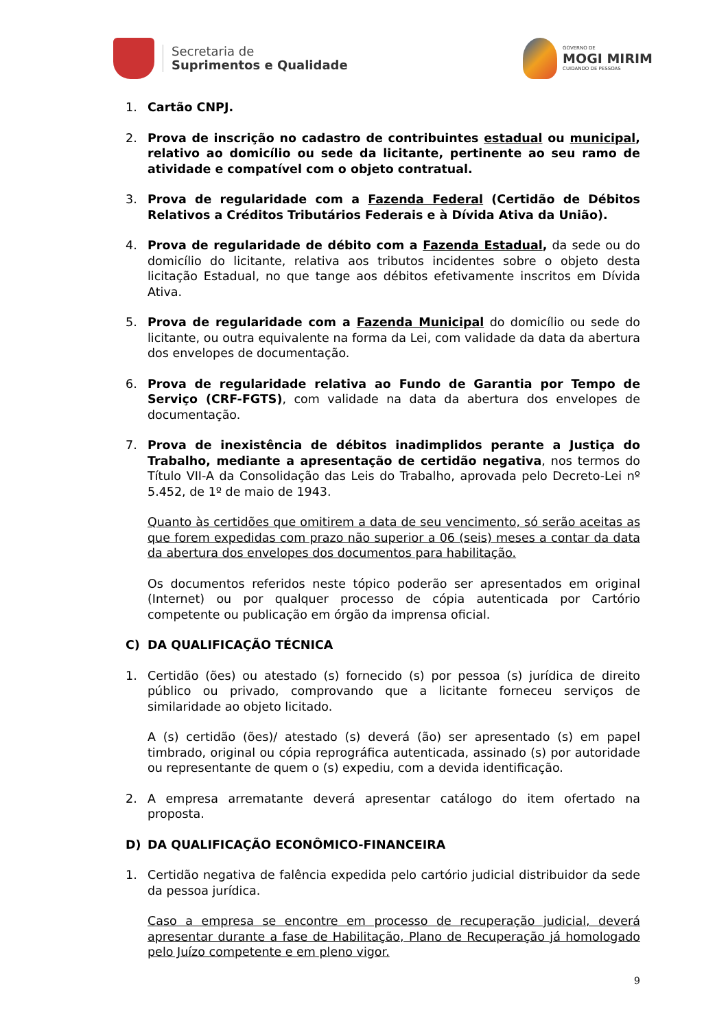Secretaria de
Suprimentos e Qualidade
GOVERNO DE
MOGI MIRIM
CUIDANDO DE PESSOAS
1. Cartão CNPJ.
2. Prova de inscrição no cadastro de contribuintes estadual ou municipal, relativo ao domicílio ou sede da licitante, pertinente ao seu ramo de atividade e compatível com o objeto contratual.
3. Prova de regularidade com a Fazenda Federal (Certidão de Débitos Relativos a Créditos Tributários Federais e à Dívida Ativa da União).
4. Prova de regularidade de débito com a Fazenda Estadual, da sede ou do domicílio do licitante, relativa aos tributos incidentes sobre o objeto desta licitação Estadual, no que tange aos débitos efetivamente inscritos em Dívida Ativa.
5. Prova de regularidade com a Fazenda Municipal do domicílio ou sede do licitante, ou outra equivalente na forma da Lei, com validade da data da abertura dos envelopes de documentação.
6. Prova de regularidade relativa ao Fundo de Garantia por Tempo de Serviço (CRF-FGTS), com validade na data da abertura dos envelopes de documentação.
7. Prova de inexistência de débitos inadimplidos perante a Justiça do Trabalho, mediante a apresentação de certidão negativa, nos termos do Título VII-A da Consolidação das Leis do Trabalho, aprovada pelo Decreto-Lei nº 5.452, de 1º de maio de 1943.
Quanto às certidões que omitirem a data de seu vencimento, só serão aceitas as que forem expedidas com prazo não superior a 06 (seis) meses a contar da data da abertura dos envelopes dos documentos para habilitação.
Os documentos referidos neste tópico poderão ser apresentados em original (Internet) ou por qualquer processo de cópia autenticada por Cartório competente ou publicação em órgão da imprensa oficial.
C) DA QUALIFICAÇÃO TÉCNICA
1. Certidão (ões) ou atestado (s) fornecido (s) por pessoa (s) jurídica de direito público ou privado, comprovando que a licitante forneceu serviços de similaridade ao objeto licitado.
A (s) certidão (ões)/ atestado (s) deverá (ão) ser apresentado (s) em papel timbrado, original ou cópia reprográfica autenticada, assinado (s) por autoridade ou representante de quem o (s) expediu, com a devida identificação.
2. A empresa arrematante deverá apresentar catálogo do item ofertado na proposta.
D) DA QUALIFICAÇÃO ECONÔMICO-FINANCEIRA
1. Certidão negativa de falência expedida pelo cartório judicial distribuidor da sede da pessoa jurídica.
Caso a empresa se encontre em processo de recuperação judicial, deverá apresentar durante a fase de Habilitação, Plano de Recuperação já homologado pelo Juízo competente e em pleno vigor.
9